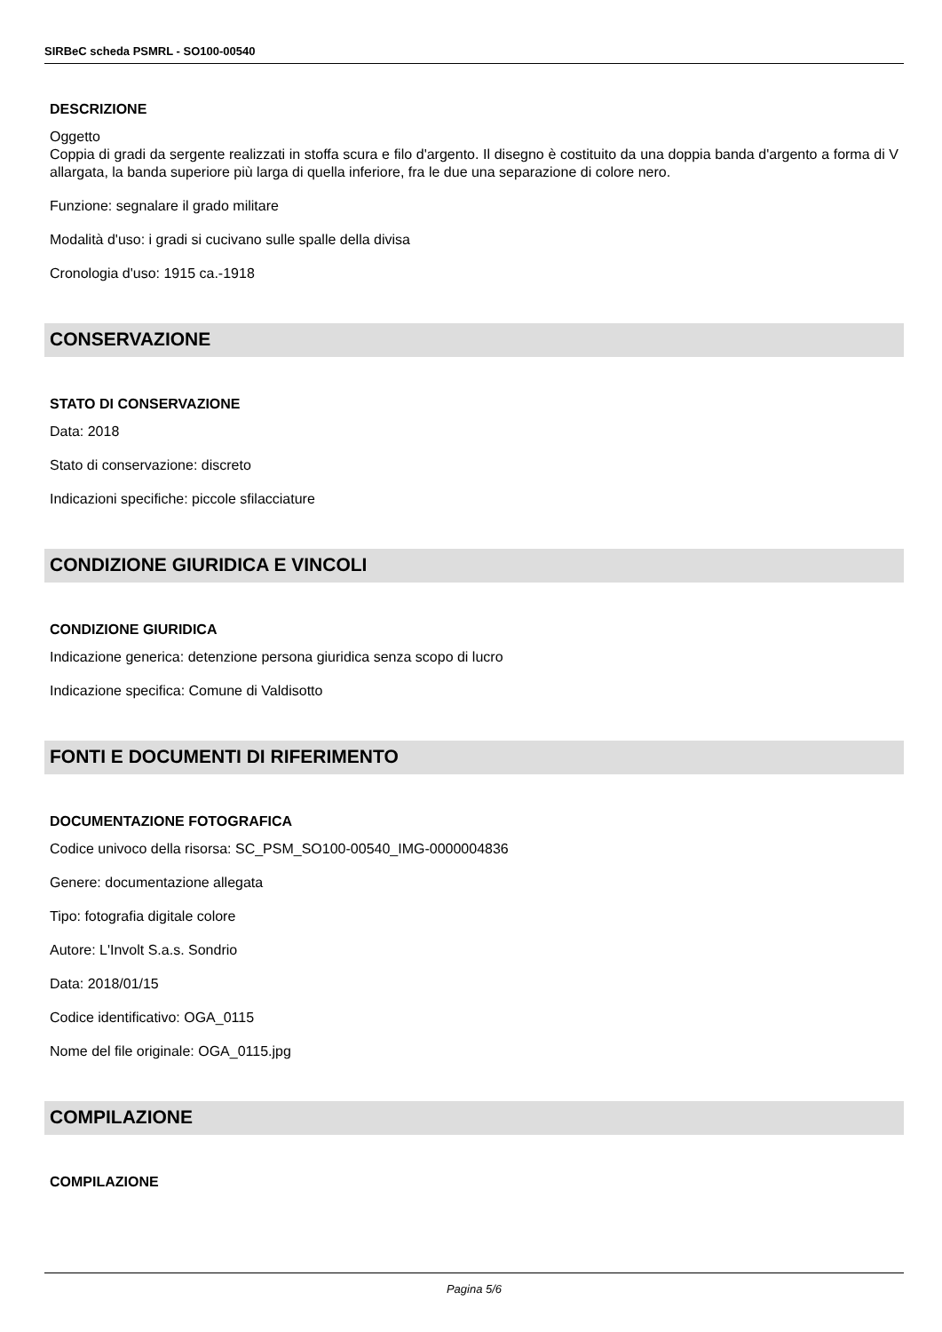SIRBeC scheda PSMRL - SO100-00540
DESCRIZIONE
Oggetto
Coppia di gradi da sergente realizzati in stoffa scura e filo d'argento. Il disegno è costituito da una doppia banda d'argento a forma di V allargata, la banda superiore più larga di quella inferiore, fra le due una separazione di colore nero.
Funzione: segnalare il grado militare
Modalità d'uso: i gradi si cucivano sulle spalle della divisa
Cronologia d'uso: 1915 ca.-1918
CONSERVAZIONE
STATO DI CONSERVAZIONE
Data: 2018
Stato di conservazione: discreto
Indicazioni specifiche: piccole sfilacciature
CONDIZIONE GIURIDICA E VINCOLI
CONDIZIONE GIURIDICA
Indicazione generica: detenzione persona giuridica senza scopo di lucro
Indicazione specifica: Comune di Valdisotto
FONTI E DOCUMENTI DI RIFERIMENTO
DOCUMENTAZIONE FOTOGRAFICA
Codice univoco della risorsa: SC_PSM_SO100-00540_IMG-0000004836
Genere: documentazione allegata
Tipo: fotografia digitale colore
Autore: L'Involt S.a.s. Sondrio
Data: 2018/01/15
Codice identificativo: OGA_0115
Nome del file originale: OGA_0115.jpg
COMPILAZIONE
COMPILAZIONE
Pagina 5/6